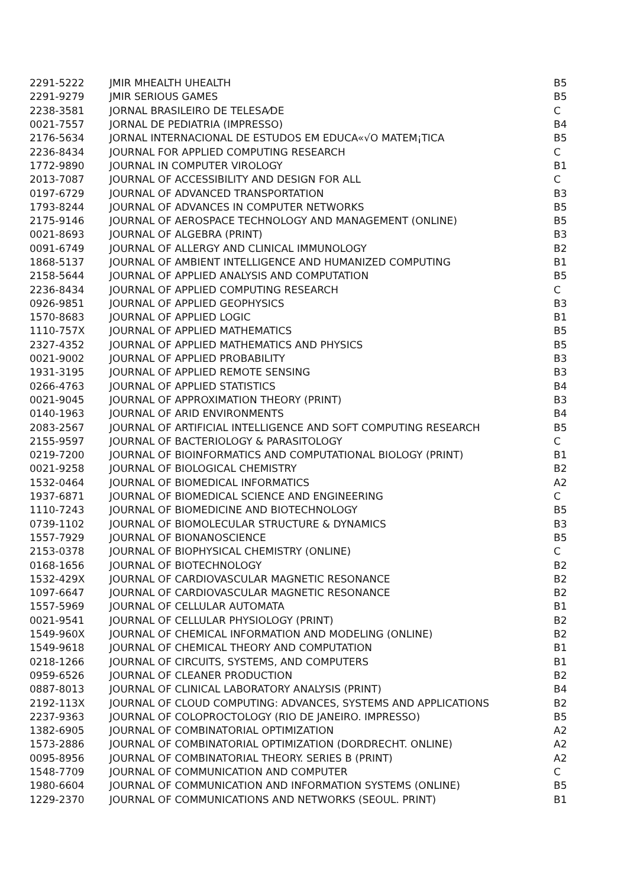| 2291-5222 | JMIR MHEALTH UHEALTH | B5 |
| 2291-9279 | JMIR SERIOUS GAMES | B5 |
| 2238-3581 | JORNAL BRASILEIRO DE TELESA⁄DE | C |
| 0021-7557 | JORNAL DE PEDIATRIA (IMPRESSO) | B4 |
| 2176-5634 | JORNAL INTERNACIONAL DE ESTUDOS EM EDUCA«√O MATEM¡TICA | B5 |
| 2236-8434 | JOURNAL FOR APPLIED COMPUTING RESEARCH | C |
| 1772-9890 | JOURNAL IN COMPUTER VIROLOGY | B1 |
| 2013-7087 | JOURNAL OF ACCESSIBILITY AND DESIGN FOR ALL | C |
| 0197-6729 | JOURNAL OF ADVANCED TRANSPORTATION | B3 |
| 1793-8244 | JOURNAL OF ADVANCES IN COMPUTER NETWORKS | B5 |
| 2175-9146 | JOURNAL OF AEROSPACE TECHNOLOGY AND MANAGEMENT (ONLINE) | B5 |
| 0021-8693 | JOURNAL OF ALGEBRA (PRINT) | B3 |
| 0091-6749 | JOURNAL OF ALLERGY AND CLINICAL IMMUNOLOGY | B2 |
| 1868-5137 | JOURNAL OF AMBIENT INTELLIGENCE AND HUMANIZED COMPUTING | B1 |
| 2158-5644 | JOURNAL OF APPLIED ANALYSIS AND COMPUTATION | B5 |
| 2236-8434 | JOURNAL OF APPLIED COMPUTING RESEARCH | C |
| 0926-9851 | JOURNAL OF APPLIED GEOPHYSICS | B3 |
| 1570-8683 | JOURNAL OF APPLIED LOGIC | B1 |
| 1110-757X | JOURNAL OF APPLIED MATHEMATICS | B5 |
| 2327-4352 | JOURNAL OF APPLIED MATHEMATICS AND PHYSICS | B5 |
| 0021-9002 | JOURNAL OF APPLIED PROBABILITY | B3 |
| 1931-3195 | JOURNAL OF APPLIED REMOTE SENSING | B3 |
| 0266-4763 | JOURNAL OF APPLIED STATISTICS | B4 |
| 0021-9045 | JOURNAL OF APPROXIMATION THEORY (PRINT) | B3 |
| 0140-1963 | JOURNAL OF ARID ENVIRONMENTS | B4 |
| 2083-2567 | JOURNAL OF ARTIFICIAL INTELLIGENCE AND SOFT COMPUTING RESEARCH | B5 |
| 2155-9597 | JOURNAL OF BACTERIOLOGY & PARASITOLOGY | C |
| 0219-7200 | JOURNAL OF BIOINFORMATICS AND COMPUTATIONAL BIOLOGY (PRINT) | B1 |
| 0021-9258 | JOURNAL OF BIOLOGICAL CHEMISTRY | B2 |
| 1532-0464 | JOURNAL OF BIOMEDICAL INFORMATICS | A2 |
| 1937-6871 | JOURNAL OF BIOMEDICAL SCIENCE AND ENGINEERING | C |
| 1110-7243 | JOURNAL OF BIOMEDICINE AND BIOTECHNOLOGY | B5 |
| 0739-1102 | JOURNAL OF BIOMOLECULAR STRUCTURE & DYNAMICS | B3 |
| 1557-7929 | JOURNAL OF BIONANOSCIENCE | B5 |
| 2153-0378 | JOURNAL OF BIOPHYSICAL CHEMISTRY (ONLINE) | C |
| 0168-1656 | JOURNAL OF BIOTECHNOLOGY | B2 |
| 1532-429X | JOURNAL OF CARDIOVASCULAR MAGNETIC RESONANCE | B2 |
| 1097-6647 | JOURNAL OF CARDIOVASCULAR MAGNETIC RESONANCE | B2 |
| 1557-5969 | JOURNAL OF CELLULAR AUTOMATA | B1 |
| 0021-9541 | JOURNAL OF CELLULAR PHYSIOLOGY (PRINT) | B2 |
| 1549-960X | JOURNAL OF CHEMICAL INFORMATION AND MODELING (ONLINE) | B2 |
| 1549-9618 | JOURNAL OF CHEMICAL THEORY AND COMPUTATION | B1 |
| 0218-1266 | JOURNAL OF CIRCUITS, SYSTEMS, AND COMPUTERS | B1 |
| 0959-6526 | JOURNAL OF CLEANER PRODUCTION | B2 |
| 0887-8013 | JOURNAL OF CLINICAL LABORATORY ANALYSIS (PRINT) | B4 |
| 2192-113X | JOURNAL OF CLOUD COMPUTING: ADVANCES, SYSTEMS AND APPLICATIONS | B2 |
| 2237-9363 | JOURNAL OF COLOPROCTOLOGY (RIO DE JANEIRO. IMPRESSO) | B5 |
| 1382-6905 | JOURNAL OF COMBINATORIAL OPTIMIZATION | A2 |
| 1573-2886 | JOURNAL OF COMBINATORIAL OPTIMIZATION (DORDRECHT. ONLINE) | A2 |
| 0095-8956 | JOURNAL OF COMBINATORIAL THEORY. SERIES B (PRINT) | A2 |
| 1548-7709 | JOURNAL OF COMMUNICATION AND COMPUTER | C |
| 1980-6604 | JOURNAL OF COMMUNICATION AND INFORMATION SYSTEMS (ONLINE) | B5 |
| 1229-2370 | JOURNAL OF COMMUNICATIONS AND NETWORKS (SEOUL. PRINT) | B1 |